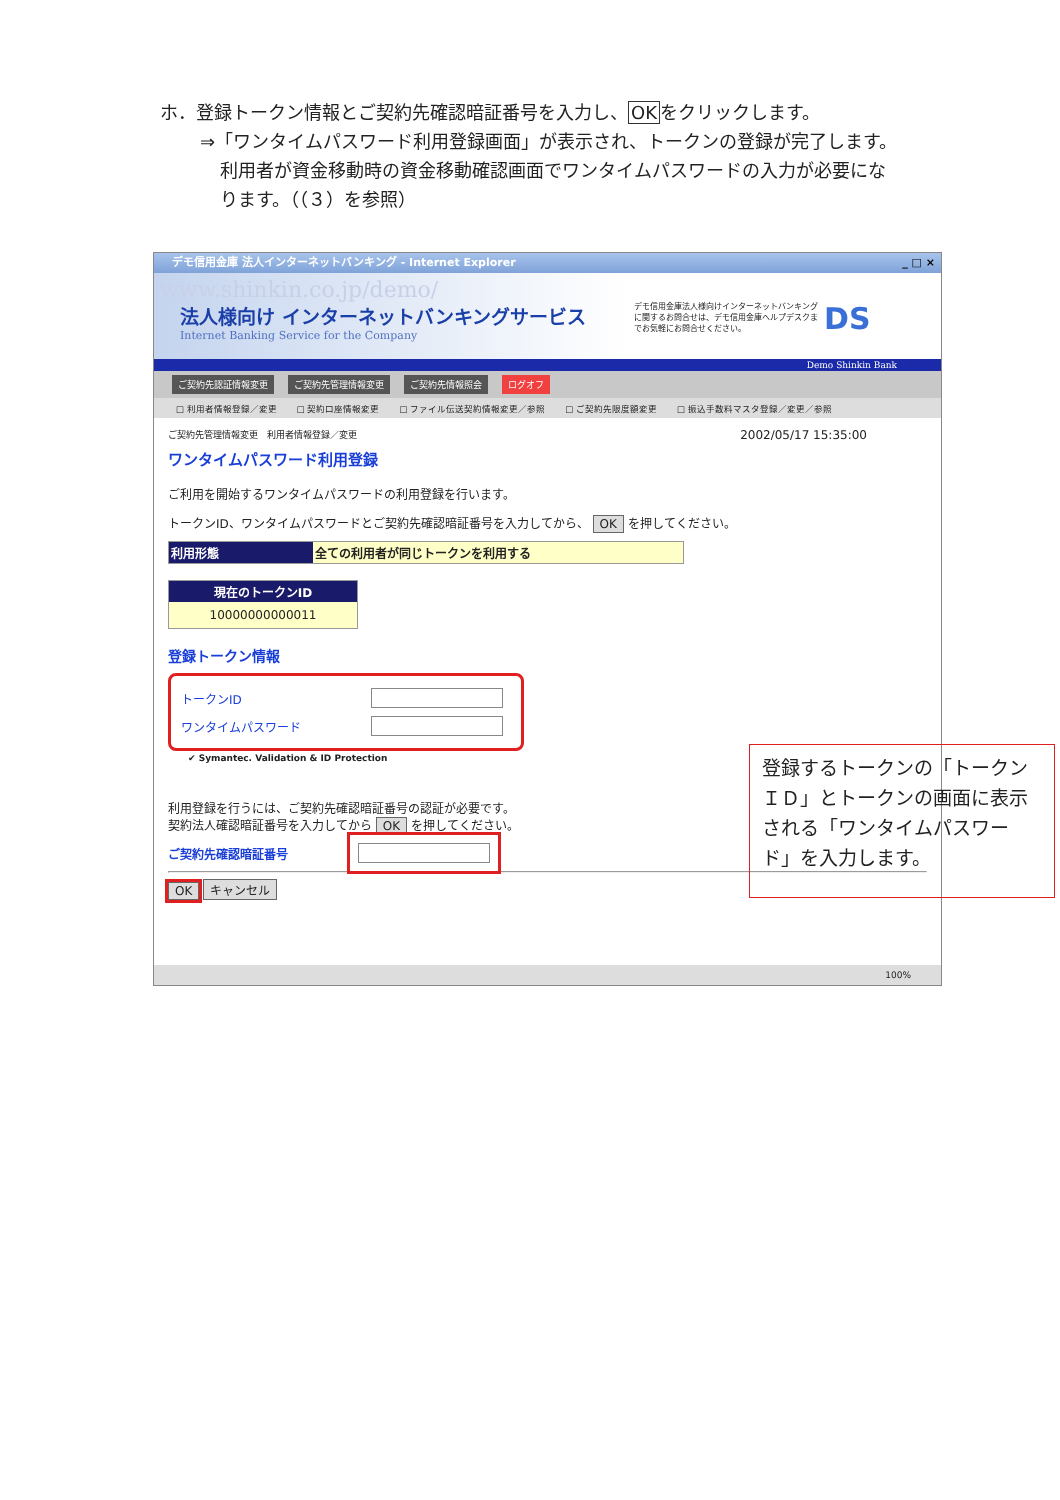ホ．登録トークン情報とご契約先確認暗証番号を入力し、OKをクリックします。
⇒「ワンタイムパスワード利用登録画面」が表示され、トークンの登録が完了します。
利用者が資金移動時の資金移動確認画面でワンタイムパスワードの入力が必要にな
ります。（（３）を参照）
_ □ × デモ信用金庫 法人インターネットバンキング - Internet Explorer
www.shinkin.co.jp/demo/
法人様向け インターネットバンキングサービス
Internet Banking Service for the Company
デモ信用金庫法人様向けインターネットバンキングに関するお問合せは、デモ信用金庫ヘルプデスクまでお気軽にお問合せください。
DS
Demo Shinkin Bank
ご契約先認証情報変更 ご契約先管理情報変更 ご契約先情報照会 ログオフ
□ 利用者情報登録／変更 □ 契約口座情報変更 □ ファイル伝送契約情報変更／参照 □ ご契約先限度額変更 □ 振込手数料マスタ登録／変更／参照
ご契約先管理情報変更 利用者情報登録／変更 2002/05/17 15:35:00
ワンタイムパスワード利用登録
ご利用を開始するワンタイムパスワードの利用登録を行います。
トークンID、ワンタイムパスワードとご契約先確認暗証番号を入力してから、 OK を押してください。
利用形態 全ての利用者が同じトークンを利用する
現在のトークンID
10000000000011
登録トークン情報
トークンID
ワンタイムパスワード
✔ Symantec. Validation & ID Protection
利用登録を行うには、ご契約先確認暗証番号の認証が必要です。
契約法人確認暗証番号を入力してから OK を押してください。
ご契約先確認暗証番号
OK キャンセル
登録するトークンの「トークンＩＤ」とトークンの画面に表示される「ワンタイムパスワード」を入力します。
100%